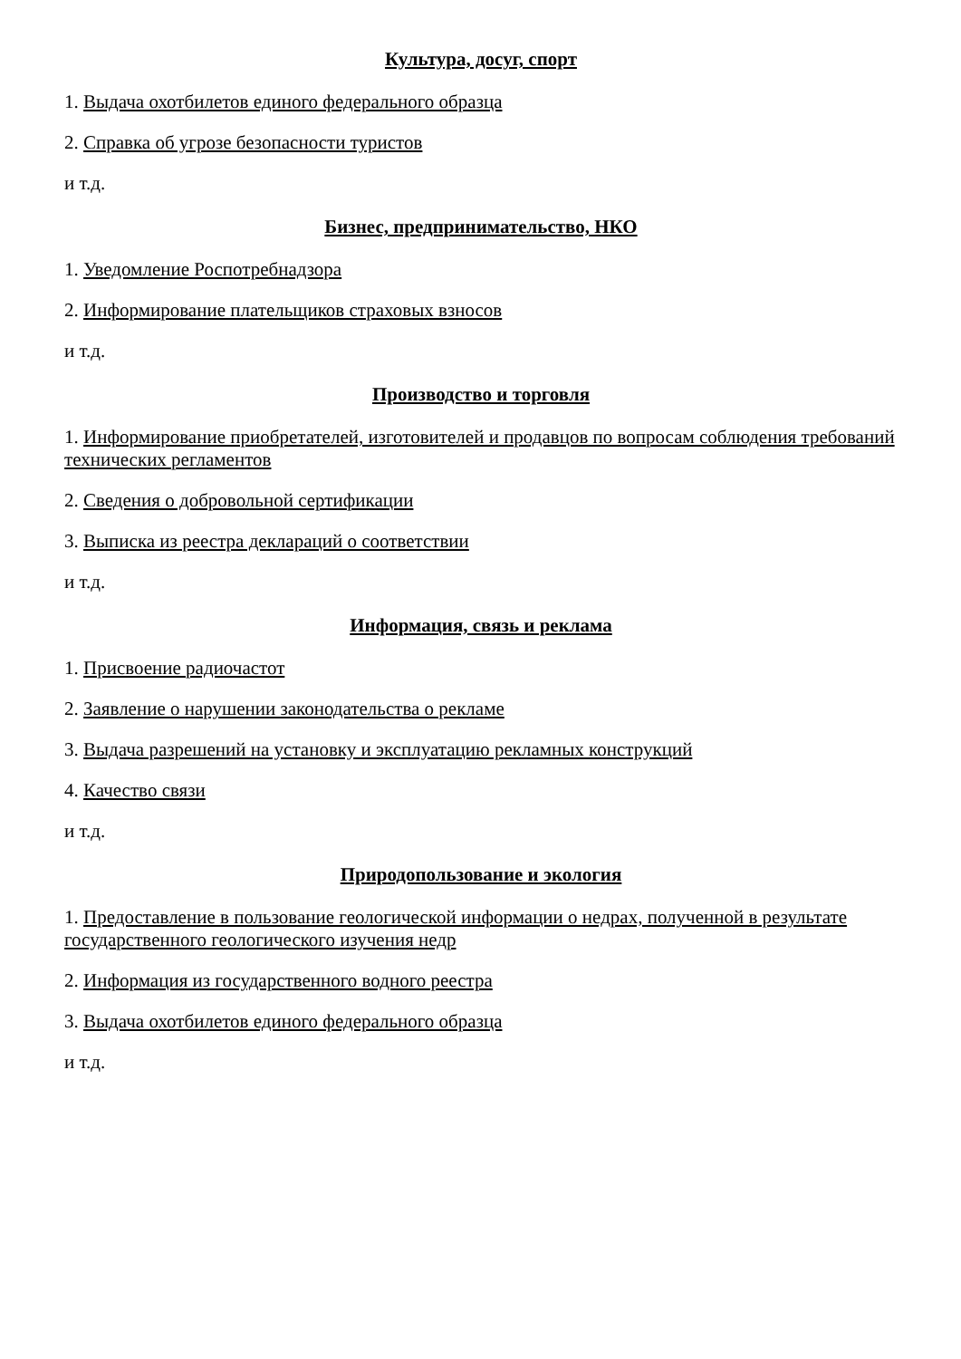Культура, досуг, спорт
1. Выдача охотбилетов единого федерального образца
2. Справка об угрозе безопасности туристов
и т.д.
Бизнес, предпринимательство, НКО
1. Уведомление Роспотребнадзора
2. Информирование плательщиков страховых взносов
и т.д.
Производство и торговля
1. Информирование приобретателей, изготовителей и продавцов по вопросам соблюдения требований технических регламентов
2. Сведения о добровольной сертификации
3. Выписка из реестра деклараций о соответствии
и т.д.
Информация, связь и реклама
1. Присвоение радиочастот
2. Заявление о нарушении законодательства о рекламе
3. Выдача разрешений на установку и эксплуатацию рекламных конструкций
4. Качество связи
и т.д.
Природопользование и экология
1. Предоставление в пользование геологической информации о недрах, полученной в результате государственного геологического изучения недр
2. Информация из государственного водного реестра
3. Выдача охотбилетов единого федерального образца
и т.д.